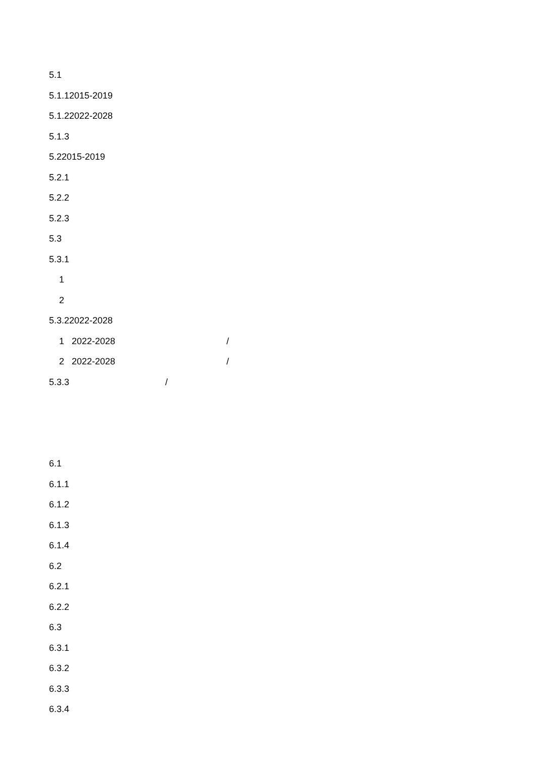5.1
5.1.12015-2019
5.1.22022-2028
5.1.3
5.22015-2019
5.2.1
5.2.2
5.2.3
5.3
5.3.1
1
2
5.3.22022-2028
1 2022-2028 /
2 2022-2028 /
5.3.3 /
6.1
6.1.1
6.1.2
6.1.3
6.1.4
6.2
6.2.1
6.2.2
6.3
6.3.1
6.3.2
6.3.3
6.3.4